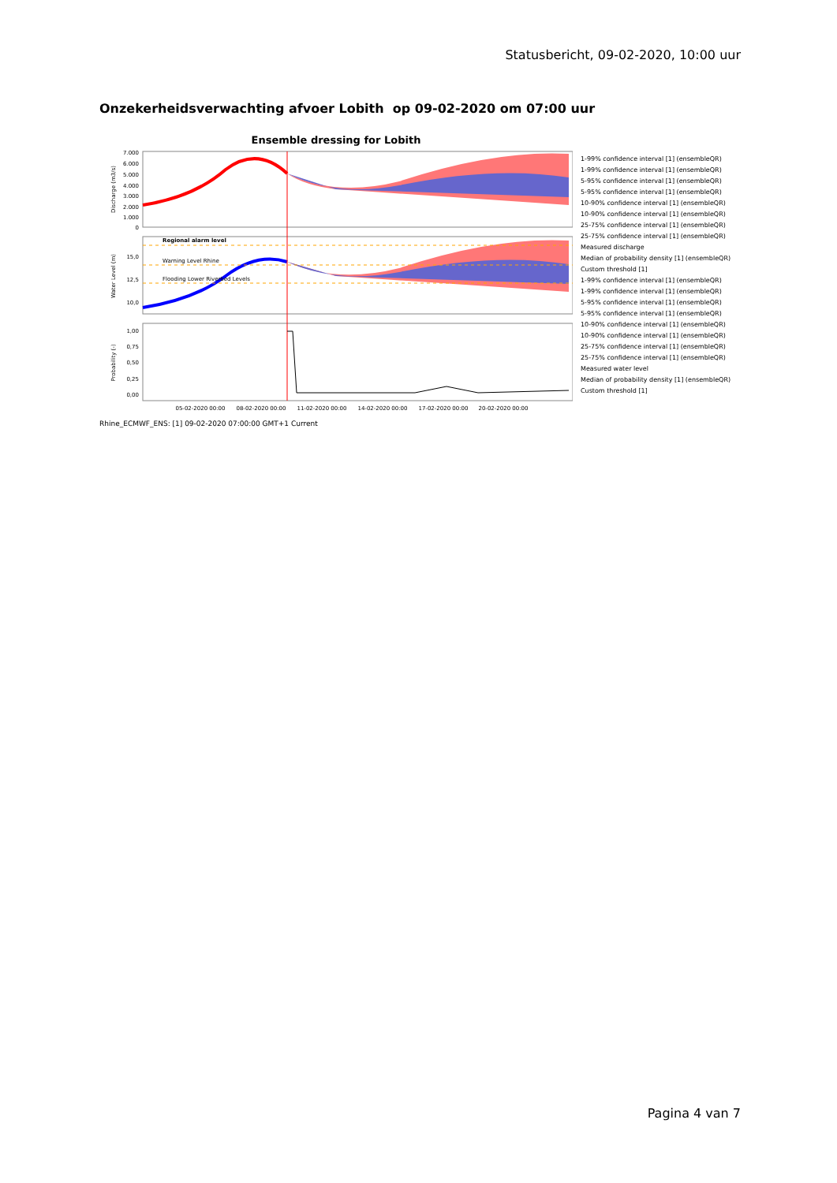Statusbericht, 09-02-2020, 10:00 uur
Onzekerheidsverwachting afvoer Lobith op 09-02-2020 om 07:00 uur
Ensemble dressing for Lobith
Regional alarm level
Warning Level Rhine
Flooding Lower Riverbed Levels
Discharge (m3/s)
Water Level (m)
Probability (-)
7.000
6.000
5.000
4.000
3.000
2.000
1.000
0
15,0
12,5
10,0
1,00
0,75
0,50
0,25
0,00
05-02-2020 00:00
08-02-2020 00:00
11-02-2020 00:00
14-02-2020 00:00
17-02-2020 00:00
20-02-2020 00:00
1-99% confidence interval [1] (ensembleQR)
1-99% confidence interval [1] (ensembleQR)
5-95% confidence interval [1] (ensembleQR)
5-95% confidence interval [1] (ensembleQR)
10-90% confidence interval [1] (ensembleQR)
10-90% confidence interval [1] (ensembleQR)
25-75% confidence interval [1] (ensembleQR)
25-75% confidence interval [1] (ensembleQR)
Measured discharge
Median of probability density [1] (ensembleQR)
Custom threshold [1]
1-99% confidence interval [1] (ensembleQR)
1-99% confidence interval [1] (ensembleQR)
5-95% confidence interval [1] (ensembleQR)
5-95% confidence interval [1] (ensembleQR)
10-90% confidence interval [1] (ensembleQR)
10-90% confidence interval [1] (ensembleQR)
25-75% confidence interval [1] (ensembleQR)
25-75% confidence interval [1] (ensembleQR)
Measured water level
Median of probability density [1] (ensembleQR)
Custom threshold [1]
Rhine_ECMWF_ENS: [1] 09-02-2020 07:00:00 GMT+1 Current
Pagina 4 van 7